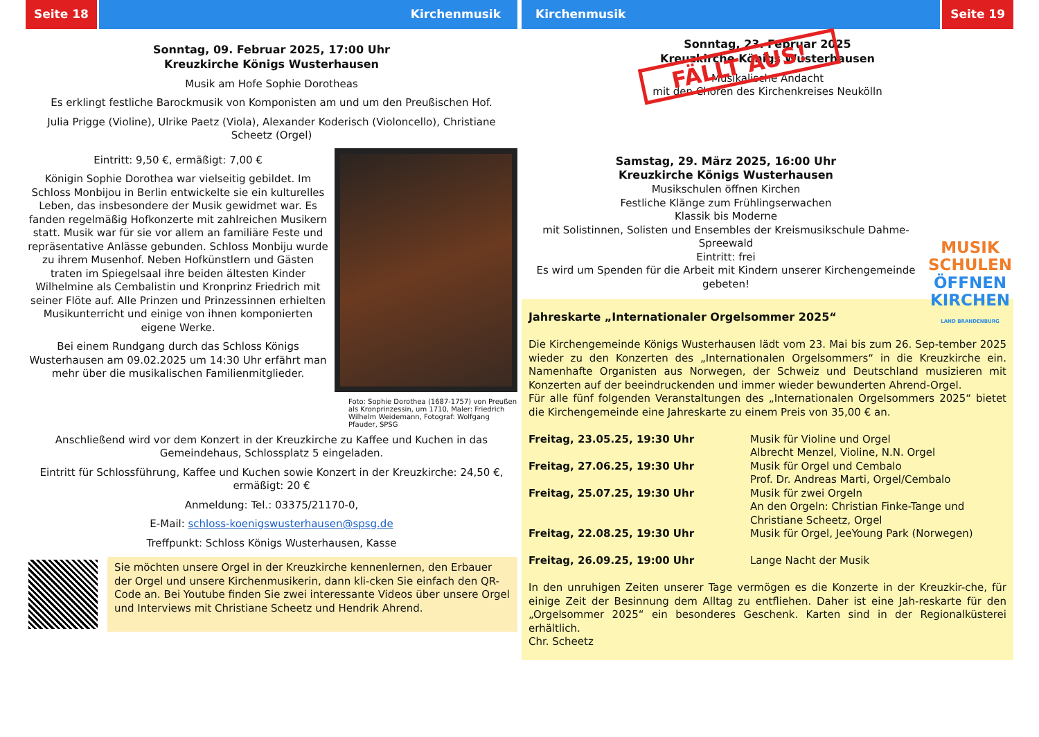Seite 18 Kirchenmusik
Sonntag, 09. Februar 2025, 17:00 Uhr
Kreuzkirche Königs Wusterhausen
Musik am Hofe Sophie Dorotheas
Es erklingt festliche Barockmusik von Komponisten am und um den Preußischen Hof.
Julia Prigge (Violine), Ulrike Paetz (Viola), Alexander Koderisch (Violoncello), Christiane Scheetz (Orgel)
Eintritt: 9,50 €, ermäßigt: 7,00 €
Königin Sophie Dorothea war vielseitig gebildet. Im Schloss Monbijou in Berlin entwickelte sie ein kulturelles Leben, das insbesondere der Musik gewidmet war. Es fanden regelmäßig Hofkonzerte mit zahlreichen Musikern statt. Musik war für sie vor allem an familiäre Feste und repräsentative Anlässe gebunden. Schloss Monbiju wurde zu ihrem Musenhof. Neben Hofkünstlern und Gästen traten im Spiegelsaal ihre beiden ältesten Kinder Wilhelmine als Cembalistin und Kronprinz Friedrich mit seiner Flöte auf. Alle Prinzen und Prinzessinnen erhielten Musikunterricht und einige von ihnen komponierten eigene Werke.
Bei einem Rundgang durch das Schloss Königs Wusterhausen am 09.02.2025 um 14:30 Uhr erfährt man mehr über die musikalischen Familienmitglieder.
Foto: Sophie Dorothea (1687-1757) von Preußen als Kronprinzessin, um 1710, Maler: Friedrich Wilhelm Weidemann, Fotograf: Wolfgang Pfauder, SPSG
Anschließend wird vor dem Konzert in der Kreuzkirche zu Kaffee und Kuchen in das Gemeindehaus, Schlossplatz 5 eingeladen.
Eintritt für Schlossführung, Kaffee und Kuchen sowie Konzert in der Kreuzkirche: 24,50 €, ermäßigt: 20 €
Anmeldung: Tel.: 03375/21170-0,
E-Mail: schloss-koenigswusterhausen@spsg.de
Treffpunkt: Schloss Königs Wusterhausen, Kasse
Sie möchten unsere Orgel in der Kreuzkirche kennenlernen, den Erbauer der Orgel und unsere Kirchenmusikerin, dann kli-cken Sie einfach den QR- Code an. Bei Youtube finden Sie zwei interessante Videos über unsere Orgel und Interviews mit Christiane Scheetz und Hendrik Ahrend.
Kirchenmusik Seite 19
Sonntag, 23. Februar 2025
Kreuzkirche Königs Wusterhausen
Musikalische Andacht
mit den Chören des Kirchenkreises Neukölln
FÄLLT AUS!
Samstag, 29. März 2025, 16:00 Uhr
Kreuzkirche Königs Wusterhausen
Musikschulen öffnen Kirchen
Festliche Klänge zum Frühlingserwachen
Klassik bis Moderne
mit Solistinnen, Solisten und Ensembles der Kreismusikschule Dahme-Spreewald
Eintritt: frei
Es wird um Spenden für die Arbeit mit Kindern unserer Kirchengemeinde gebeten!
MUSIK
SCHULEN
ÖFFNEN
KIRCHEN
LAND BRANDENBURG
Jahreskarte „Internationaler Orgelsommer 2025“
Die Kirchengemeinde Königs Wusterhausen lädt vom 23. Mai bis zum 26. Sep-tember 2025 wieder zu den Konzerten des „Internationalen Orgelsommers“ in die Kreuzkirche ein. Namenhafte Organisten aus Norwegen, der Schweiz und Deutschland musizieren mit Konzerten auf der beeindruckenden und immer wieder bewunderten Ahrend-Orgel.
Für alle fünf folgenden Veranstaltungen des „Internationalen Orgelsommers 2025“ bietet die Kirchengemeinde eine Jahreskarte zu einem Preis von 35,00 € an.
| Freitag, 23.05.25, 19:30 Uhr | Musik für Violine und Orgel Albrecht Menzel, Violine, N.N. Orgel |
| Freitag, 27.06.25, 19:30 Uhr | Musik für Orgel und Cembalo Prof. Dr. Andreas Marti, Orgel/Cembalo |
| Freitag, 25.07.25, 19:30 Uhr | Musik für zwei Orgeln An den Orgeln: Christian Finke-Tange und Christiane Scheetz, Orgel |
| Freitag, 22.08.25, 19:30 Uhr | Musik für Orgel, JeeYoung Park (Norwegen) |
| Freitag, 26.09.25, 19:00 Uhr | Lange Nacht der Musik |
In den unruhigen Zeiten unserer Tage vermögen es die Konzerte in der Kreuzkir-che, für einige Zeit der Besinnung dem Alltag zu entfliehen. Daher ist eine Jah-reskarte für den „Orgelsommer 2025“ ein besonderes Geschenk. Karten sind in der Regionalküsterei erhältlich.
Chr. Scheetz